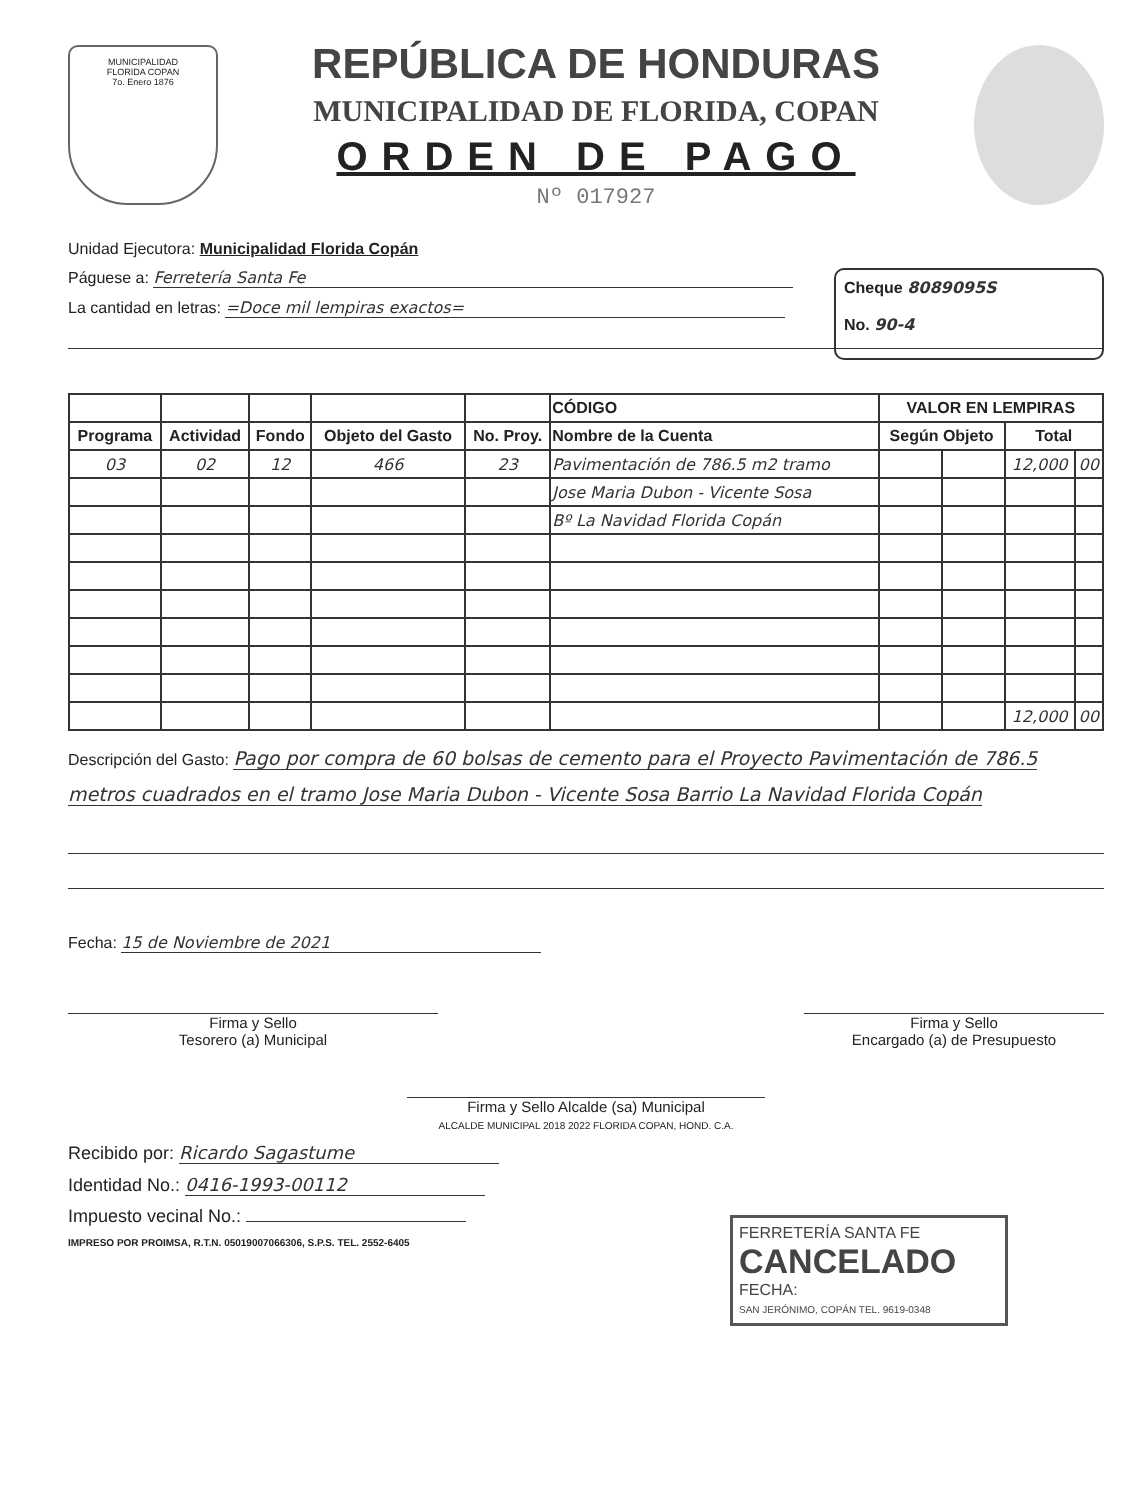MUNICIPALIDAD
FLORIDA COPAN
7o. Enero 1876
REPÚBLICA DE HONDURAS
MUNICIPALIDAD DE FLORIDA, COPAN
ORDEN DE PAGO
Nº 017927
Unidad Ejecutora: Municipalidad Florida Copán
Páguese a: Ferretería Santa Fe
La cantidad en letras: =Doce mil lempiras exactos=
Cheque 8089095S
No. 90-4
| | | | | | CÓDIGO | VALOR EN LEMPIRAS | | | |
| --- | --- | --- | --- | --- | --- | --- | --- | --- | --- |
| Programa | Actividad | Fondo | Objeto del Gasto | No. Proy. | Nombre de la Cuenta | Según Objeto | | Total | |
| 03 | 02 | 12 | 466 | 23 | Pavimentación de 786.5 m2 tramo | | | 12,000 | 00 |
| | | | | | Jose Maria Dubon - Vicente Sosa | | | | |
| | | | | | Bº La Navidad Florida Copán | | | | |
| | | | | | | | | 12,000 | 00 |
Descripción del Gasto: Pago por compra de 60 bolsas de cemento para el Proyecto Pavimentación de 786.5 metros cuadrados en el tramo Jose Maria Dubon - Vicente Sosa Barrio La Navidad Florida Copán
Fecha: 15 de Noviembre de 2021
Firma y Sello
Tesorero (a) Municipal
Firma y Sello
Encargado (a) de Presupuesto
Firma y Sello Alcalde (sa) Municipal
ALCALDE MUNICIPAL 2018 2022 FLORIDA COPAN, HOND. C.A.
Recibido por: Ricardo Sagastume
Identidad No.: 0416-1993-00112
Impuesto vecinal No.:
IMPRESO POR PROIMSA, R.T.N. 05019007066306, S.P.S. TEL. 2552-6405
FERRETERÍA SANTA FE
CANCELADO
FECHA:
SAN JERÓNIMO, COPÁN TEL. 9619-0348